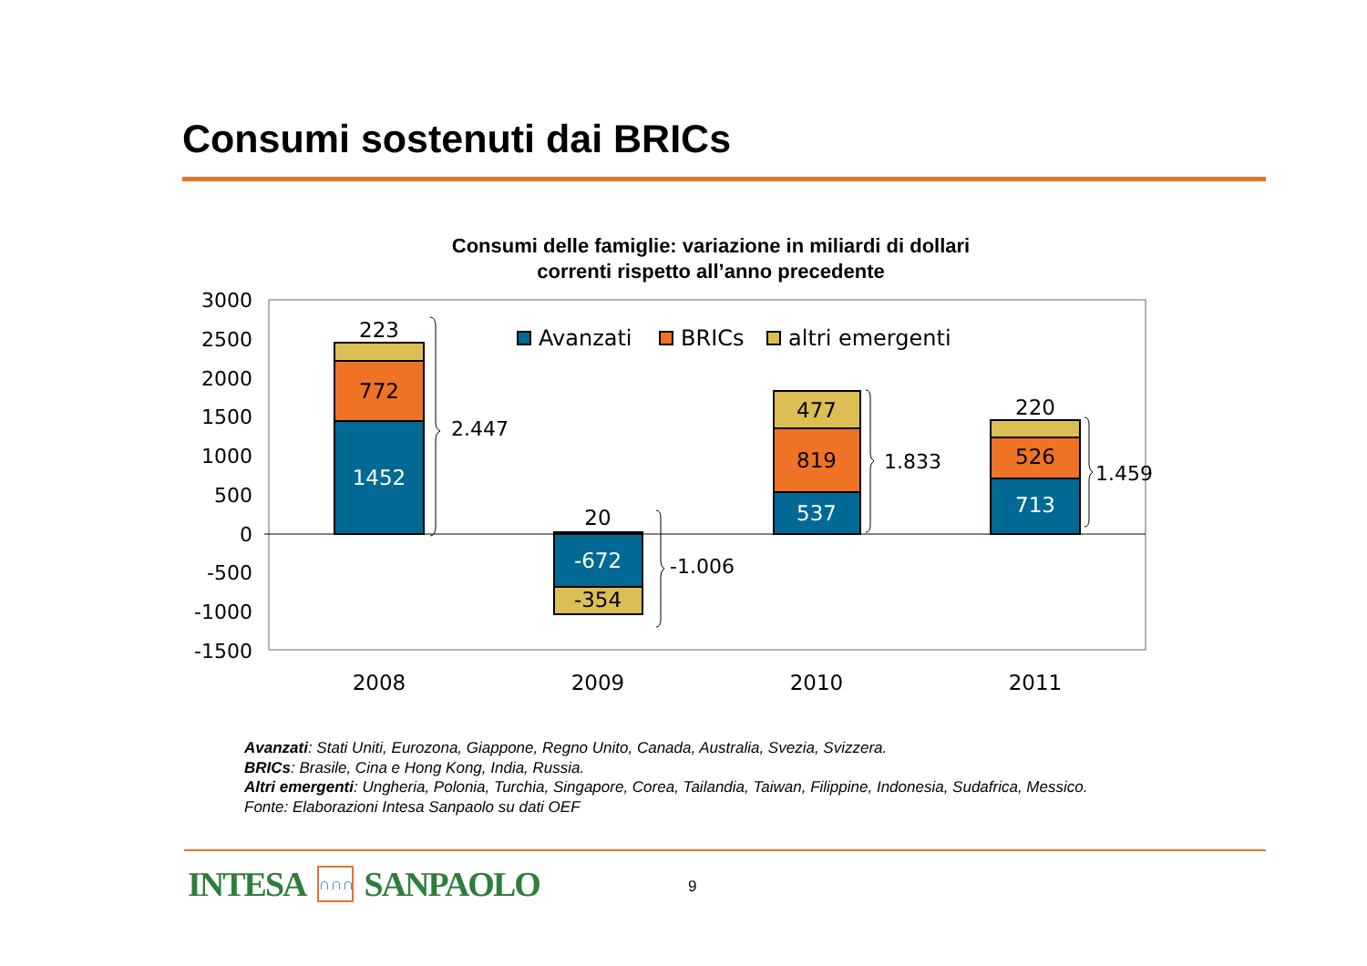Consumi sostenuti dai BRICs
Consumi delle famiglie: variazione in miliardi di dollari
correnti rispetto all’anno precedente
3000
2500
2000
1500
1000
500
0
-500
-1000
-1500
223
772
1452
20
-672
-354
477
819
537
220
526
713
2008
2009
2010
2011
2.447
-1.006
1.833
1.459
Avanzati
BRICs
altri emergenti
Avanzati: Stati Uniti, Eurozona, Giappone, Regno Unito, Canada, Australia, Svezia, Svizzera.
BRICs: Brasile, Cina e Hong Kong, India, Russia.
Altri emergenti: Ungheria, Polonia, Turchia, Singapore, Corea, Tailandia, Taiwan, Filippine, Indonesia, Sudafrica, Messico.
Fonte: Elaborazioni Intesa Sanpaolo su dati OEF
INTESA ∩∩∩ SANPAOLO 9